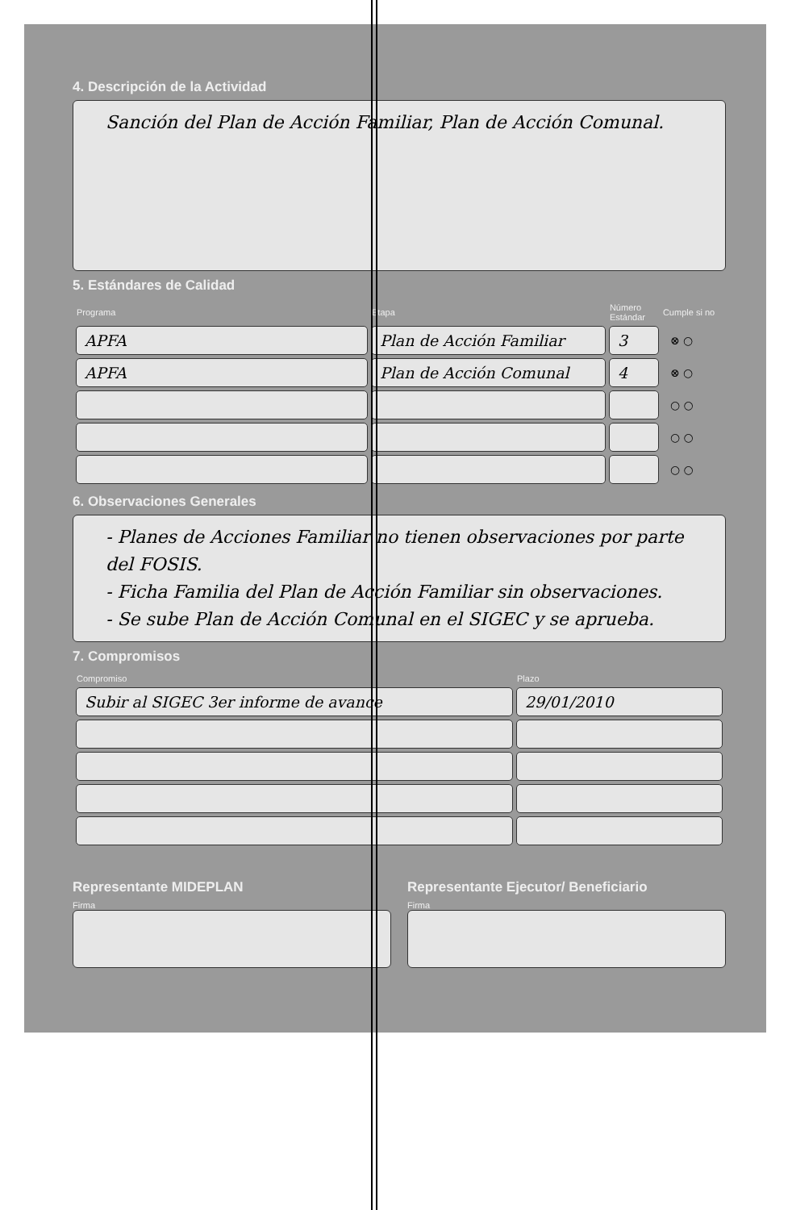4. Descripción de la Actividad
Sanción del Plan de Acción Familiar, Plan de Acción Comunal.
5. Estándares de Calidad
| Programa | Etapa | Número Estándar | Cumple si no |
| --- | --- | --- | --- |
| APFA | Plan de Acción Familiar | 3 | ⊗ ○ |
| APFA | Plan de Acción Comunal | 4 | ⊗ ○ |
| | | | ○ ○ |
| | | | ○ ○ |
| | | | ○ ○ |
6. Observaciones Generales
- Planes de Acciones Familiar no tienen observaciones por parte del FOSIS.
- Ficha Familia del Plan de Acción Familiar sin observaciones.
- Se sube Plan de Acción Comunal en el SIGEC y se aprueba.
7. Compromisos
| Compromiso | Plazo |
| --- | --- |
| Subir al SIGEC 3er informe de avance | 29/01/2010 |
Representante MIDEPLAN
Firma
Representante Ejecutor/ Beneficiario
Firma